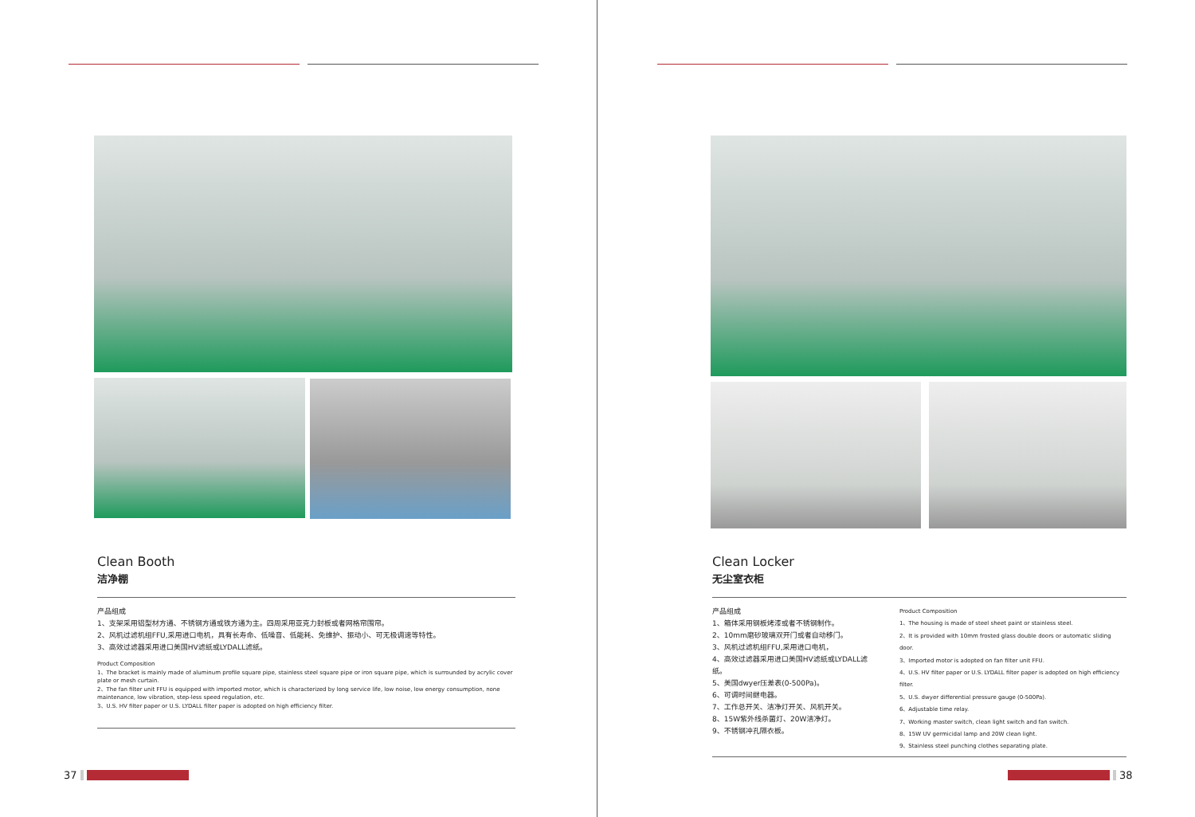Clean Booth
洁净棚
产品组成
1、支架采用铝型材方通、不锈钢方通或铁方通为主。四周采用亚克力封板或者网格帘围帘。
2、风机过滤机组FFU,采用进口电机，具有长寿命、低噪音、低能耗、免维护、振动小、可无极调速等特性。
3、高效过滤器采用进口美国HV滤纸或LYDALL滤纸。
Product Composition
1、The bracket is mainly made of aluminum profile square pipe, stainless steel square pipe or iron square pipe, which is surrounded by acrylic cover plate or mesh curtain.
2、The fan filter unit FFU is equipped with imported motor, which is characterized by long service life, low noise, low energy consumption, none maintenance, low vibration, step-less speed regulation, etc.
3、U.S. HV filter paper or U.S. LYDALL filter paper is adopted on high efficiency filter.
37
Clean Locker
无尘室衣柜
产品组成
1、箱体采用钢板烤漆或者不锈钢制作。
2、10mm磨砂玻璃双开门或者自动移门。
3、风机过滤机组FFU,采用进口电机，
4、高效过滤器采用进口美国HV滤纸或LYDALL滤纸。
5、美国dwyer压差表(0-500Pa)。
6、可调时间继电器。
7、工作总开关、洁净灯开关、风机开关。
8、15W紫外线杀菌灯、20W洁净灯。
9、不锈钢冲孔隔衣板。
Product Composition
1、The housing is made of steel sheet paint or stainless steel.
2、It is provided with 10mm frosted glass double doors or automatic sliding door.
3、Imported motor is adopted on fan filter unit FFU.
4、U.S. HV filter paper or U.S. LYDALL filter paper is adopted on high efficiency filter.
5、U.S. dwyer differential pressure gauge (0-500Pa).
6、Adjustable time relay.
7、Working master switch, clean light switch and fan switch.
8、15W UV germicidal lamp and 20W clean light.
9、Stainless steel punching clothes separating plate.
38